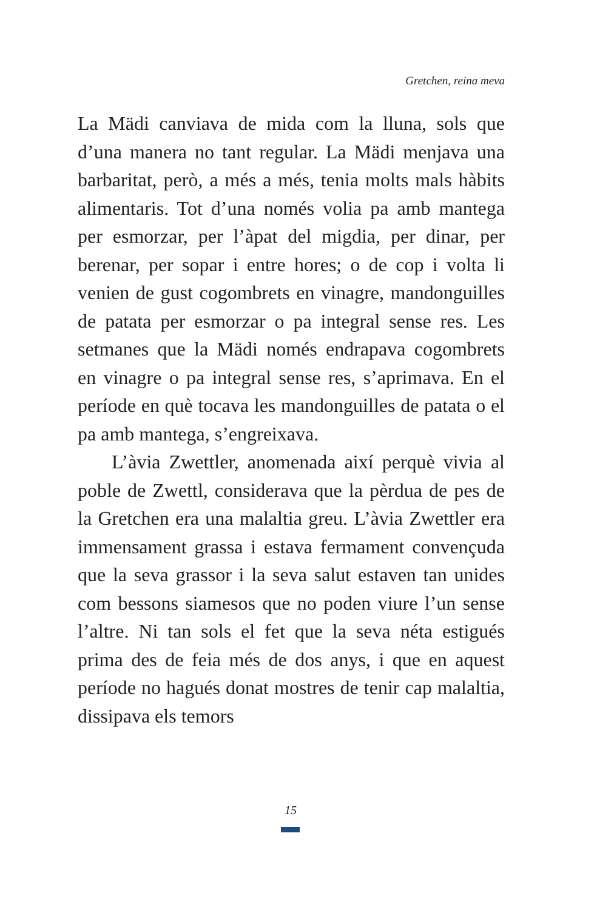Gretchen, reina meva
La Mädi canviava de mida com la lluna, sols que d’una manera no tant regular. La Mädi menjava una barbaritat, però, a més a més, tenia molts mals hàbits alimentaris. Tot d’una només volia pa amb mantega per esmorzar, per l’àpat del migdia, per dinar, per berenar, per sopar i entre hores; o de cop i volta li venien de gust cogombrets en vinagre, mandonguilles de patata per esmorzar o pa integral sense res. Les setmanes que la Mädi només endrapava cogombrets en vinagre o pa integral sense res, s’aprimava. En el període en què tocava les mandonguilles de patata o el pa amb mantega, s’engreixava.
L’àvia Zwettler, anomenada així perquè vivia al poble de Zwettl, considerava que la pèrdua de pes de la Gretchen era una malaltia greu. L’àvia Zwettler era immensament grassa i estava fermament convençuda que la seva grassor i la seva salut estaven tan unides com bessons siamesos que no poden viure l’un sense l’altre. Ni tan sols el fet que la seva néta estigués prima des de feia més de dos anys, i que en aquest període no hagués donat mostres de tenir cap malaltia, dissipava els temors
15